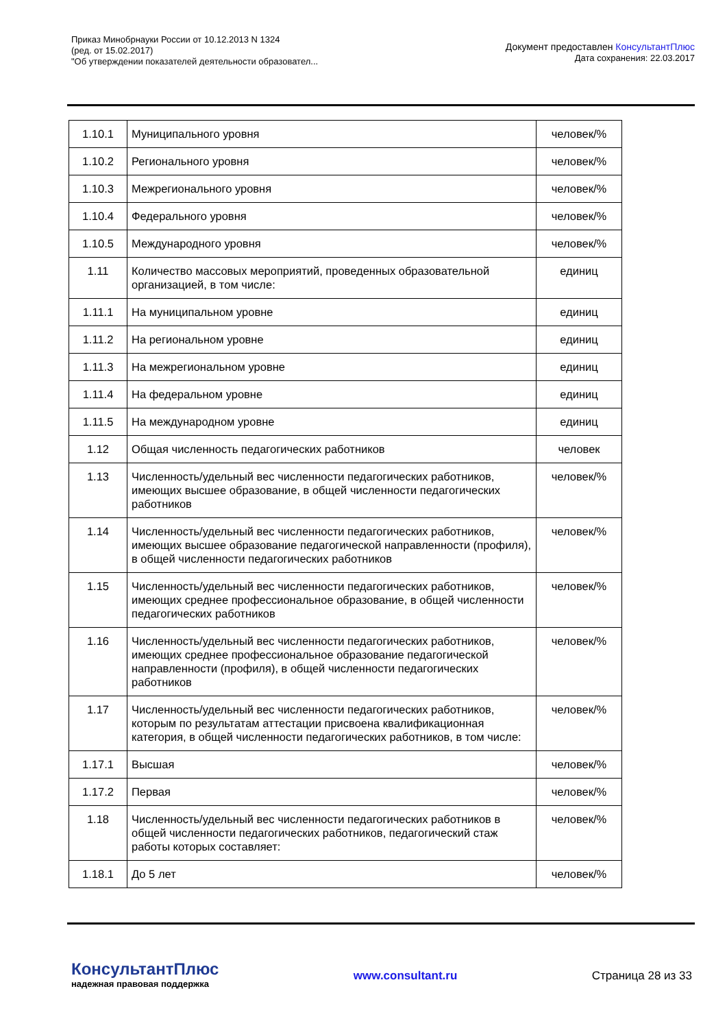Приказ Минобрнауки России от 10.12.2013 N 1324
(ред. от 15.02.2017)
"Об утверждении показателей деятельности образовател...
Документ предоставлен КонсультантПлюс
Дата сохранения: 22.03.2017
| 1.10.1 | Муниципального уровня | человек/% |
| 1.10.2 | Регионального уровня | человек/% |
| 1.10.3 | Межрегионального уровня | человек/% |
| 1.10.4 | Федерального уровня | человек/% |
| 1.10.5 | Международного уровня | человек/% |
| 1.11 | Количество массовых мероприятий, проведенных образовательной организацией, в том числе: | единиц |
| 1.11.1 | На муниципальном уровне | единиц |
| 1.11.2 | На региональном уровне | единиц |
| 1.11.3 | На межрегиональном уровне | единиц |
| 1.11.4 | На федеральном уровне | единиц |
| 1.11.5 | На международном уровне | единиц |
| 1.12 | Общая численность педагогических работников | человек |
| 1.13 | Численность/удельный вес численности педагогических работников, имеющих высшее образование, в общей численности педагогических работников | человек/% |
| 1.14 | Численность/удельный вес численности педагогических работников, имеющих высшее образование педагогической направленности (профиля), в общей численности педагогических работников | человек/% |
| 1.15 | Численность/удельный вес численности педагогических работников, имеющих среднее профессиональное образование, в общей численности педагогических работников | человек/% |
| 1.16 | Численность/удельный вес численности педагогических работников, имеющих среднее профессиональное образование педагогической направленности (профиля), в общей численности педагогических работников | человек/% |
| 1.17 | Численность/удельный вес численности педагогических работников, которым по результатам аттестации присвоена квалификационная категория, в общей численности педагогических работников, в том числе: | человек/% |
| 1.17.1 | Высшая | человек/% |
| 1.17.2 | Первая | человек/% |
| 1.18 | Численность/удельный вес численности педагогических работников в общей численности педагогических работников, педагогический стаж работы которых составляет: | человек/% |
| 1.18.1 | До 5 лет | человек/% |
КонсультантПлюс
надежная правовая поддержка
www.consultant.ru Страница 28 из 33